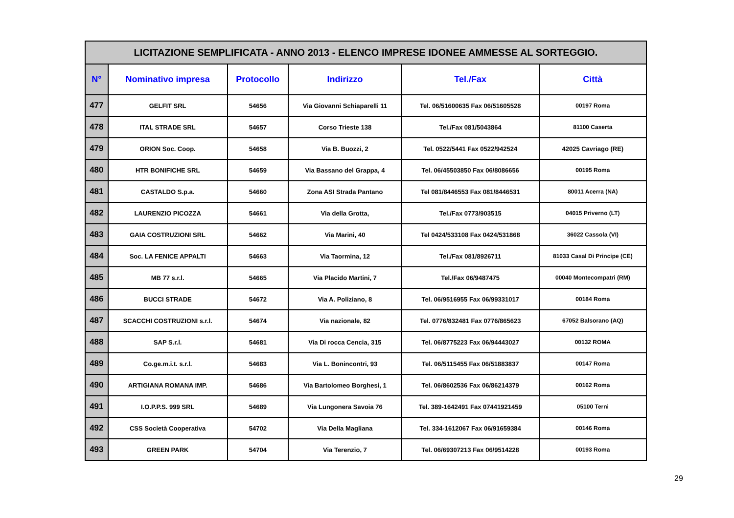| LICITAZIONE SEMPLIFICATA - ANNO 2013 - ELENCO IMPRESE IDONEE AMMESSE AL SORTEGGIO. | | | | | |
| N° | Nominativo impresa | Protocollo | Indirizzo | Tel./Fax | Città |
| 477 | GELFIT SRL | 54656 | Via Giovanni Schiaparelli 11 | Tel. 06/51600635 Fax 06/51605528 | 00197 Roma |
| 478 | ITAL STRADE SRL | 54657 | Corso Trieste 138 | Tel./Fax 081/5043864 | 81100 Caserta |
| 479 | ORION Soc. Coop. | 54658 | Via B. Buozzi, 2 | Tel. 0522/5441 Fax 0522/942524 | 42025 Cavriago (RE) |
| 480 | HTR BONIFICHE SRL | 54659 | Via Bassano del Grappa, 4 | Tel. 06/45503850 Fax 06/8086656 | 00195 Roma |
| 481 | CASTALDO S.p.a. | 54660 | Zona ASI Strada Pantano | Tel 081/8446553 Fax 081/8446531 | 80011 Acerra (NA) |
| 482 | LAURENZIO PICOZZA | 54661 | Via della Grotta, | Tel./Fax 0773/903515 | 04015 Priverno (LT) |
| 483 | GAIA COSTRUZIONI SRL | 54662 | Via Marini, 40 | Tel 0424/533108 Fax 0424/531868 | 36022 Cassola (VI) |
| 484 | Soc. LA FENICE APPALTI | 54663 | Via Taormina, 12 | Tel./Fax 081/8926711 | 81033 Casal Di Principe (CE) |
| 485 | MB 77 s.r.l. | 54665 | Via Placido Martini, 7 | Tel./Fax 06/9487475 | 00040 Montecompatri (RM) |
| 486 | BUCCI STRADE | 54672 | Via A. Poliziano, 8 | Tel. 06/9516955 Fax 06/99331017 | 00184 Roma |
| 487 | SCACCHI COSTRUZIONI s.r.l. | 54674 | Via nazionale, 82 | Tel. 0776/832481 Fax 0776/865623 | 67052 Balsorano (AQ) |
| 488 | SAP S.r.l. | 54681 | Via Di rocca Cencia, 315 | Tel. 06/8775223 Fax 06/94443027 | 00132 ROMA |
| 489 | Co.ge.m.i.t. s.r.l. | 54683 | Via L. Bonincontri, 93 | Tel. 06/5115455 Fax 06/51883837 | 00147 Roma |
| 490 | ARTIGIANA ROMANA IMP. | 54686 | Via Bartolomeo Borghesi, 1 | Tel. 06/8602536 Fax 06/86214379 | 00162 Roma |
| 491 | I.O.P.P.S. 999 SRL | 54689 | Via Lungonera Savoia 76 | Tel. 389-1642491 Fax 07441921459 | 05100 Terni |
| 492 | CSS Società Cooperativa | 54702 | Via Della Magliana | Tel. 334-1612067 Fax 06/91659384 | 00146 Roma |
| 493 | GREEN PARK | 54704 | Via Terenzio, 7 | Tel. 06/69307213 Fax 06/9514228 | 00193 Roma |
29